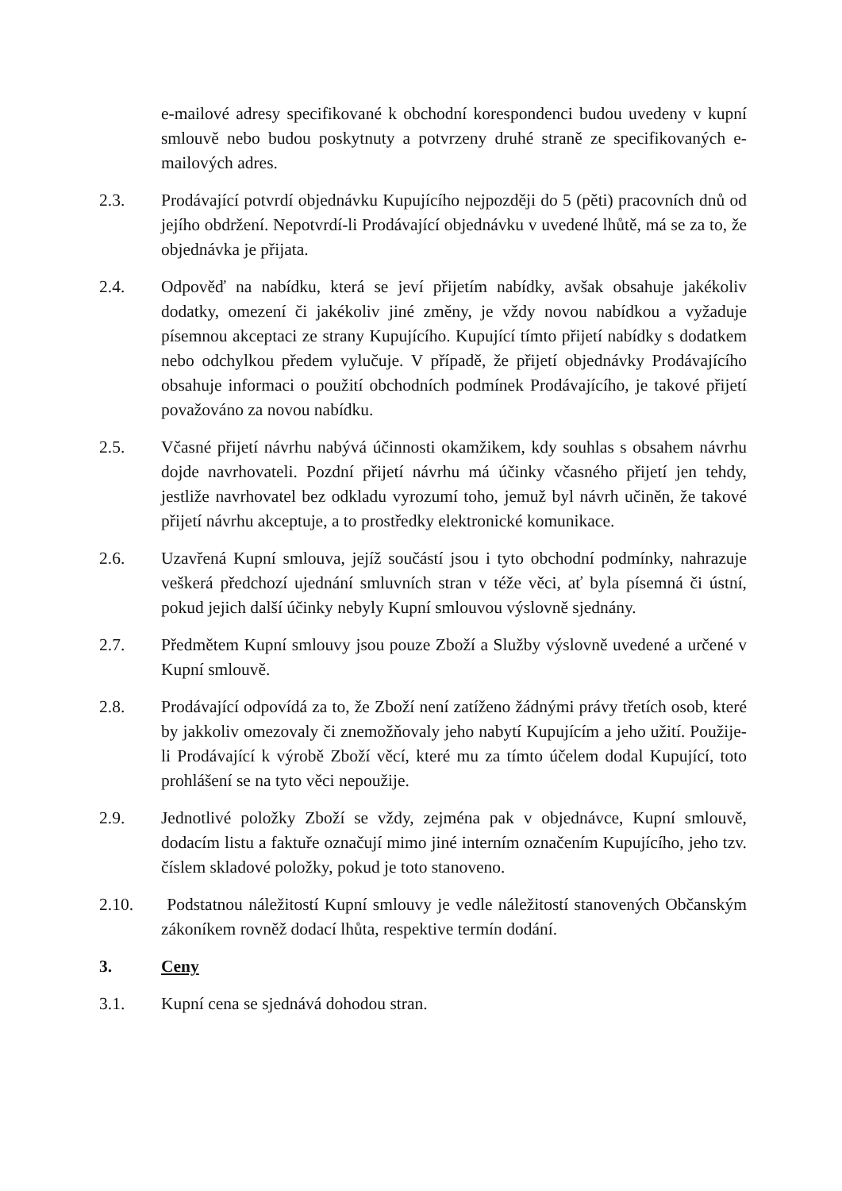e-mailové adresy specifikované k obchodní korespondenci budou uvedeny v kupní smlouvě nebo budou poskytnuty a potvrzeny druhé straně ze specifikovaných e-mailových adres.
2.3. Prodávající potvrdí objednávku Kupujícího nejpozději do 5 (pěti) pracovních dnů od jejího obdržení. Nepotvrdí-li Prodávající objednávku v uvedené lhůtě, má se za to, že objednávka je přijata.
2.4. Odpověď na nabídku, která se jeví přijetím nabídky, avšak obsahuje jakékoliv dodatky, omezení či jakékoliv jiné změny, je vždy novou nabídkou a vyžaduje písemnou akceptaci ze strany Kupujícího. Kupující tímto přijetí nabídky s dodatkem nebo odchylkou předem vylučuje. V případě, že přijetí objednávky Prodávajícího obsahuje informaci o použití obchodních podmínek Prodávajícího, je takové přijetí považováno za novou nabídku.
2.5. Včasné přijetí návrhu nabývá účinnosti okamžikem, kdy souhlas s obsahem návrhu dojde navrhovateli. Pozdní přijetí návrhu má účinky včasného přijetí jen tehdy, jestliže navrhovatel bez odkladu vyrozumí toho, jemuž byl návrh učiněn, že takové přijetí návrhu akceptuje, a to prostředky elektronické komunikace.
2.6. Uzavřená Kupní smlouva, jejíž součástí jsou i tyto obchodní podmínky, nahrazuje veškerá předchozí ujednání smluvních stran v téže věci, ať byla písemná či ústní, pokud jejich další účinky nebyly Kupní smlouvou výslovně sjednány.
2.7. Předmětem Kupní smlouvy jsou pouze Zboží a Služby výslovně uvedené a určené v Kupní smlouvě.
2.8. Prodávající odpovídá za to, že Zboží není zatíženo žádnými právy třetích osob, které by jakkoliv omezovaly či znemožňovaly jeho nabytí Kupujícím a jeho užití. Použije-li Prodávající k výrobě Zboží věcí, které mu za tímto účelem dodal Kupující, toto prohlášení se na tyto věci nepoužije.
2.9. Jednotlivé položky Zboží se vždy, zejména pak v objednávce, Kupní smlouvě, dodacím listu a faktuře označují mimo jiné interním označením Kupujícího, jeho tzv. číslem skladové položky, pokud je toto stanoveno.
2.10. Podstatnou náležitostí Kupní smlouvy je vedle náležitostí stanovených Občanským zákoníkem rovněž dodací lhůta, respektive termín dodání.
3. Ceny
3.1. Kupní cena se sjednává dohodou stran.